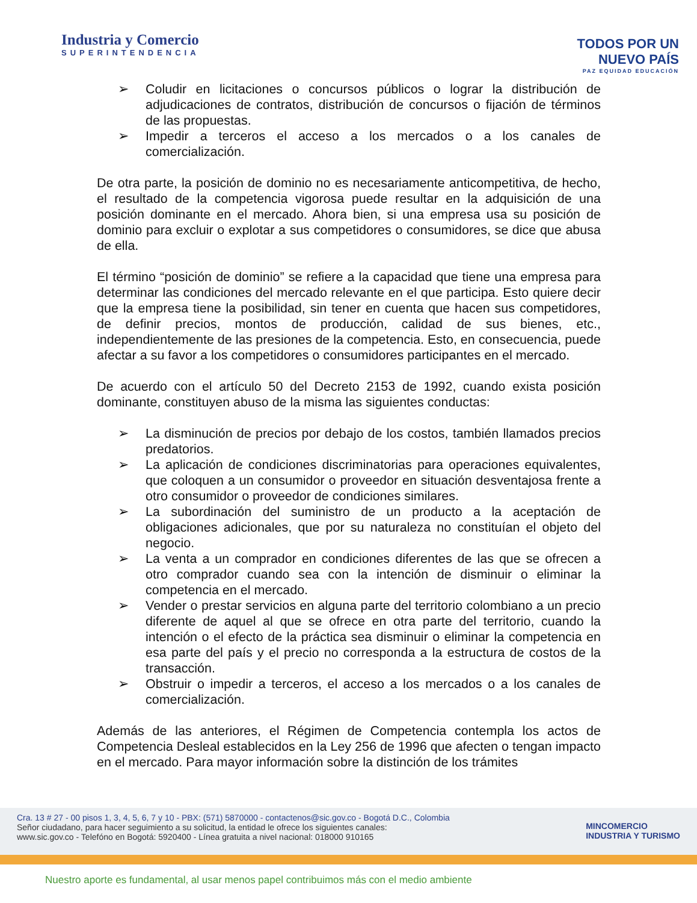Industria y Comercio
SUPERINTENDENCIA
TODOS POR UN
NUEVO PAÍS
PAZ EQUIDAD EDUCACIÓN
➢ Coludir en licitaciones o concursos públicos o lograr la distribución de adjudicaciones de contratos, distribución de concursos o fijación de términos de las propuestas.
➢ Impedir a terceros el acceso a los mercados o a los canales de comercialización.
De otra parte, la posición de dominio no es necesariamente anticompetitiva, de hecho, el resultado de la competencia vigorosa puede resultar en la adquisición de una posición dominante en el mercado. Ahora bien, si una empresa usa su posición de dominio para excluir o explotar a sus competidores o consumidores, se dice que abusa de ella.
El término “posición de dominio” se refiere a la capacidad que tiene una empresa para determinar las condiciones del mercado relevante en el que participa. Esto quiere decir que la empresa tiene la posibilidad, sin tener en cuenta que hacen sus competidores, de definir precios, montos de producción, calidad de sus bienes, etc., independientemente de las presiones de la competencia. Esto, en consecuencia, puede afectar a su favor a los competidores o consumidores participantes en el mercado.
De acuerdo con el artículo 50 del Decreto 2153 de 1992, cuando exista posición dominante, constituyen abuso de la misma las siguientes conductas:
➢ La disminución de precios por debajo de los costos, también llamados precios predatorios.
➢ La aplicación de condiciones discriminatorias para operaciones equivalentes, que coloquen a un consumidor o proveedor en situación desventajosa frente a otro consumidor o proveedor de condiciones similares.
➢ La subordinación del suministro de un producto a la aceptación de obligaciones adicionales, que por su naturaleza no constituían el objeto del negocio.
➢ La venta a un comprador en condiciones diferentes de las que se ofrecen a otro comprador cuando sea con la intención de disminuir o eliminar la competencia en el mercado.
➢ Vender o prestar servicios en alguna parte del territorio colombiano a un precio diferente de aquel al que se ofrece en otra parte del territorio, cuando la intención o el efecto de la práctica sea disminuir o eliminar la competencia en esa parte del país y el precio no corresponda a la estructura de costos de la transacción.
➢ Obstruir o impedir a terceros, el acceso a los mercados o a los canales de comercialización.
Además de las anteriores, el Régimen de Competencia contempla los actos de Competencia Desleal establecidos en la Ley 256 de 1996 que afecten o tengan impacto en el mercado. Para mayor información sobre la distinción de los trámites
Cra. 13 # 27 - 00 pisos 1, 3, 4, 5, 6, 7 y 10 - PBX: (571) 5870000 - contactenos@sic.gov.co - Bogotá D.C., Colombia
Señor ciudadano, para hacer seguimiento a su solicitud, la entidad le ofrece los siguientes canales:
www.sic.gov.co - Telefóno en Bogotá: 5920400 - Línea gratuita a nivel nacional: 018000 910165
MINCOMERCIO
INDUSTRIA Y TURISMO
Nuestro aporte es fundamental, al usar menos papel contribuimos más con el medio ambiente